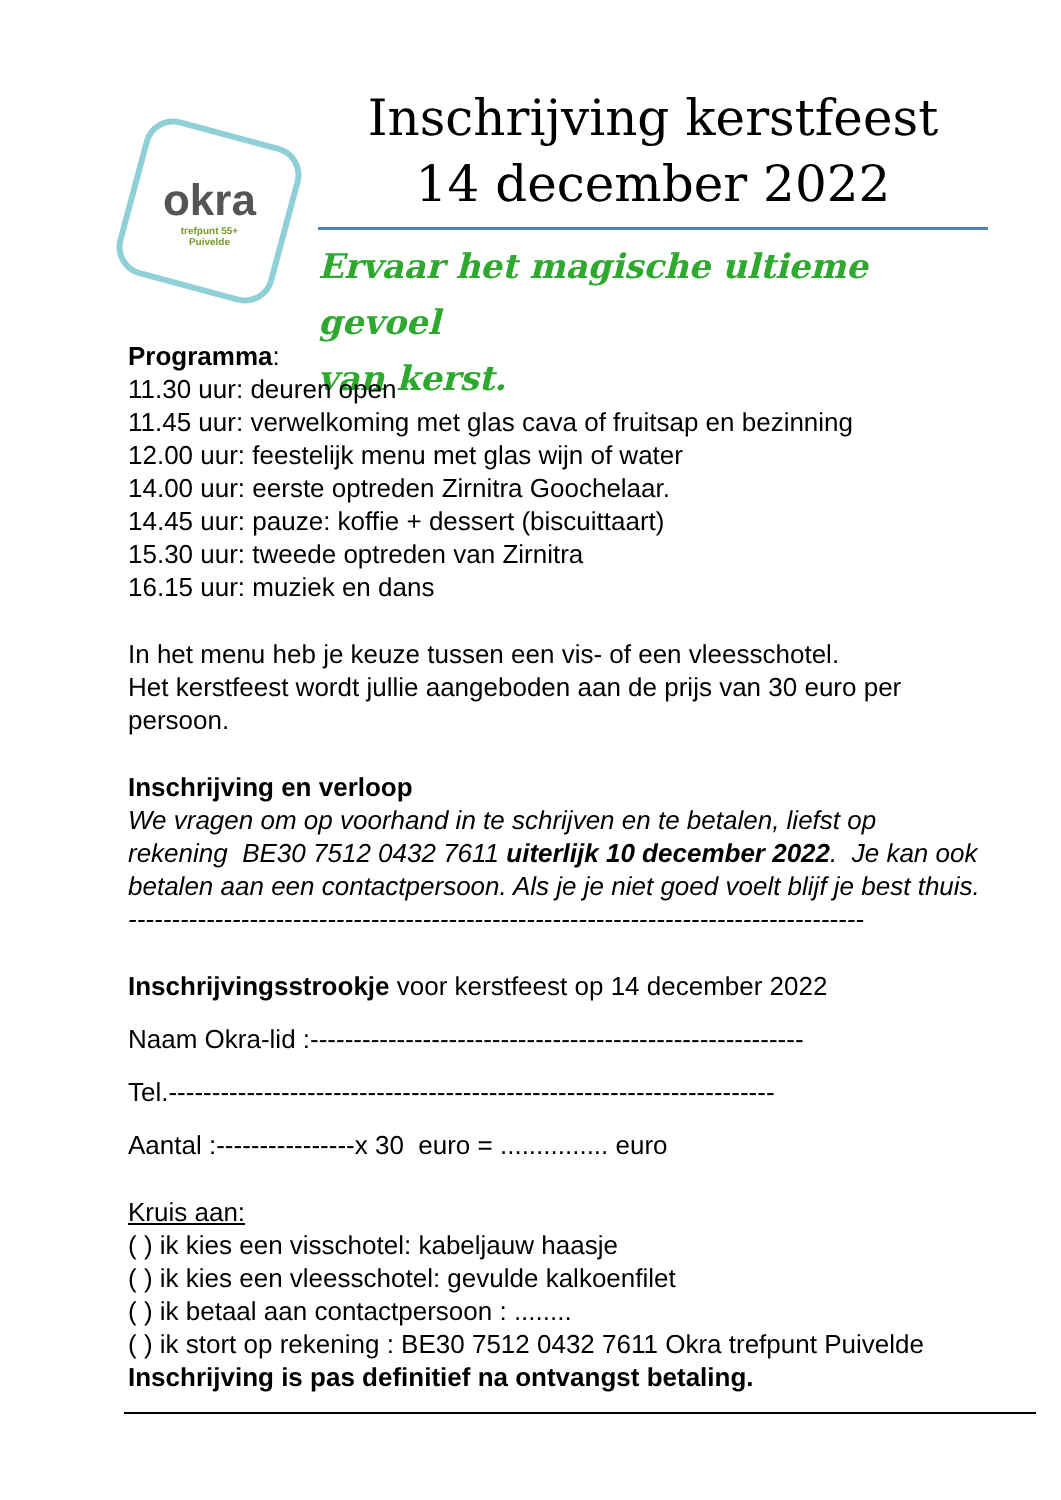okra
trefpunt 55+
Puivelde
Inschrijving kerstfeest
14 december 2022
Ervaar het magische ultieme gevoel
van kerst.
Programma:
11.30 uur: deuren open
11.45 uur: verwelkoming met glas cava of fruitsap en bezinning
12.00 uur: feestelijk menu met glas wijn of water
14.00 uur: eerste optreden Zirnitra Goochelaar.
14.45 uur: pauze: koffie + dessert (biscuittaart)
15.30 uur: tweede optreden van Zirnitra
16.15 uur: muziek en dans
In het menu heb je keuze tussen een vis- of een vleesschotel.
Het kerstfeest wordt jullie aangeboden aan de prijs van 30 euro per persoon.
Inschrijving en verloop
We vragen om op voorhand in te schrijven en te betalen, liefst op rekening BE30 7512 0432 7611 uiterlijk 10 december 2022. Je kan ook betalen aan een contactpersoon. Als je je niet goed voelt blijf je best thuis.
-------------------------------------------------------------------------------------
Inschrijvingsstrookje voor kerstfeest op 14 december 2022
Naam Okra-lid :---------------------------------------------------------
Tel.----------------------------------------------------------------------
Aantal :----------------x 30 euro = ............... euro
Kruis aan:
( ) ik kies een visschotel: kabeljauw haasje
( ) ik kies een vleesschotel: gevulde kalkoenfilet
( ) ik betaal aan contactpersoon : ........
( ) ik stort op rekening : BE30 7512 0432 7611 Okra trefpunt Puivelde
Inschrijving is pas definitief na ontvangst betaling.